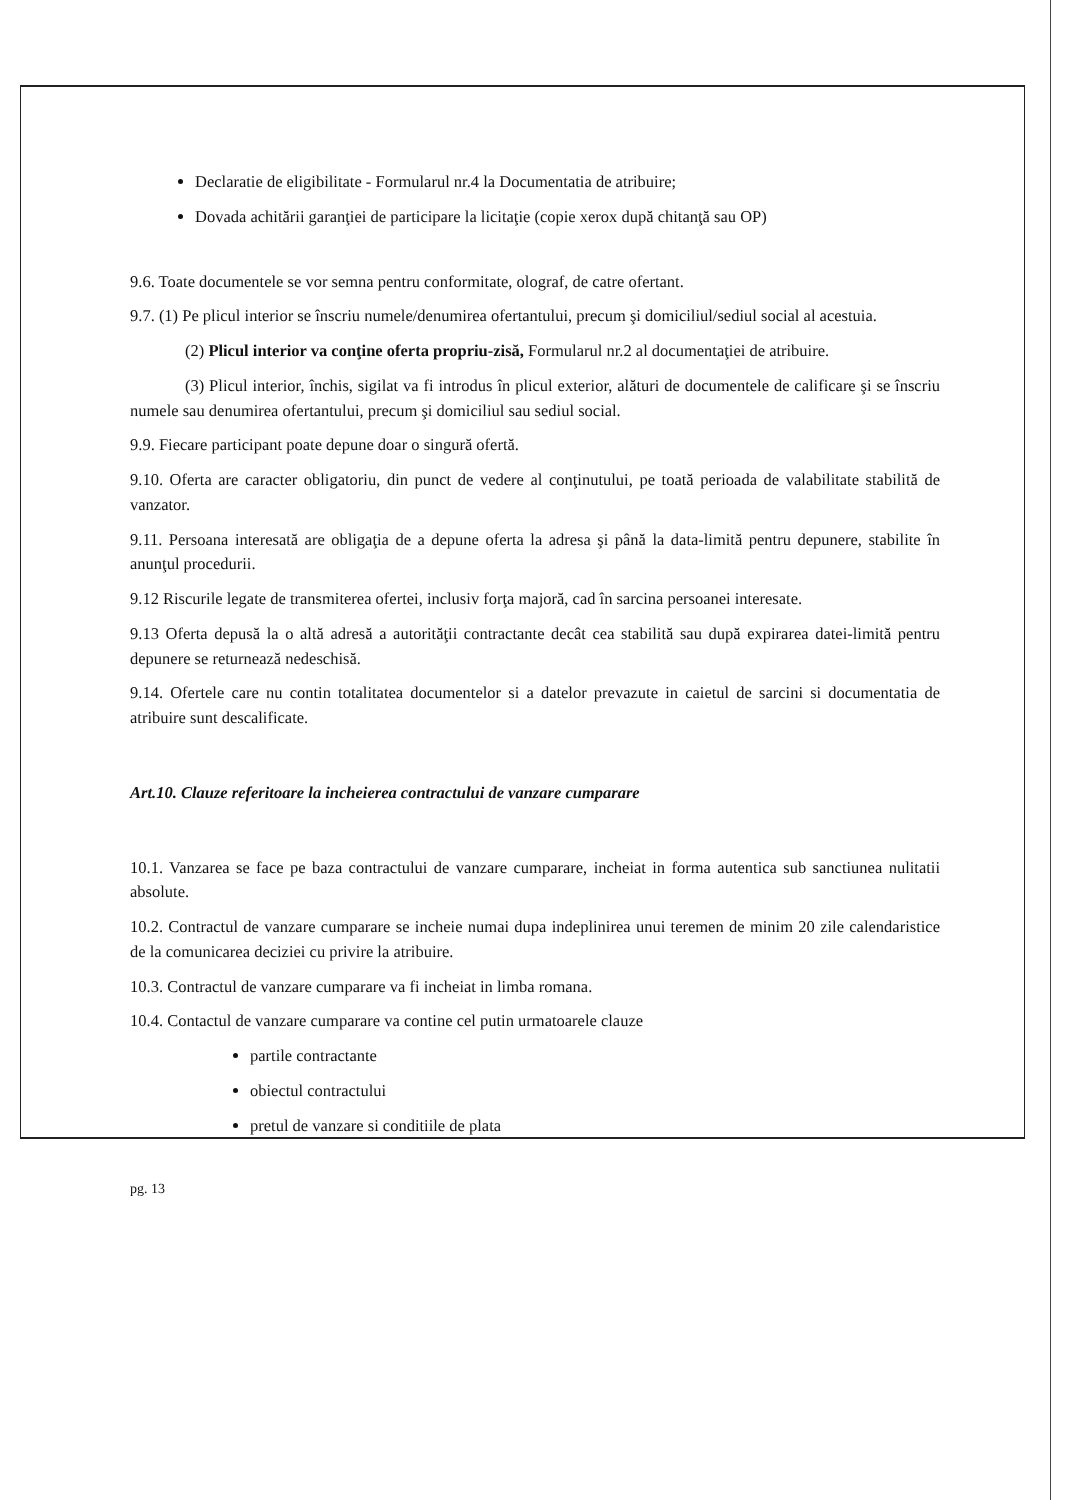Declaratie de eligibilitate - Formularul nr.4 la Documentatia de atribuire;
Dovada achitării garanţiei de participare la licitaţie (copie xerox după chitanţă sau OP)
9.6. Toate documentele se vor semna pentru conformitate, olograf, de catre ofertant.
9.7. (1) Pe plicul interior se înscriu numele/denumirea ofertantului, precum şi domiciliul/sediul social al acestuia.
(2) Plicul interior va conţine oferta propriu-zisă, Formularul nr.2 al documentaţiei de atribuire.
(3) Plicul interior, închis, sigilat va fi introdus în plicul exterior, alături de documentele de calificare şi se înscriu numele sau denumirea ofertantului, precum şi domiciliul sau sediul social.
9.9. Fiecare participant poate depune doar o singură ofertă.
9.10. Oferta are caracter obligatoriu, din punct de vedere al conţinutului, pe toată perioada de valabilitate stabilită de vanzator.
9.11. Persoana interesată are obligaţia de a depune oferta la adresa şi până la data-limită pentru depunere, stabilite în anunţul procedurii.
9.12 Riscurile legate de transmiterea ofertei, inclusiv forţa majoră, cad în sarcina persoanei interesate.
9.13 Oferta depusă la o altă adresă a autorităţii contractante decât cea stabilită sau după expirarea datei-limită pentru depunere se returnează nedeschisă.
9.14. Ofertele care nu contin totalitatea documentelor si a datelor prevazute in caietul de sarcini si documentatia de atribuire sunt descalificate.
Art.10. Clauze referitoare la incheierea contractului de vanzare cumparare
10.1. Vanzarea se face pe baza contractului de vanzare cumparare, incheiat in forma autentica sub sanctiunea nulitatii absolute.
10.2. Contractul de vanzare cumparare se incheie numai dupa indeplinirea unui teremen de minim 20 zile calendaristice de la comunicarea deciziei cu privire la atribuire.
10.3. Contractul de vanzare cumparare va fi incheiat in limba romana.
10.4. Contactul de vanzare cumparare va contine cel putin urmatoarele clauze
partile contractante
obiectul contractului
pretul de vanzare si conditiile de plata
pg. 13